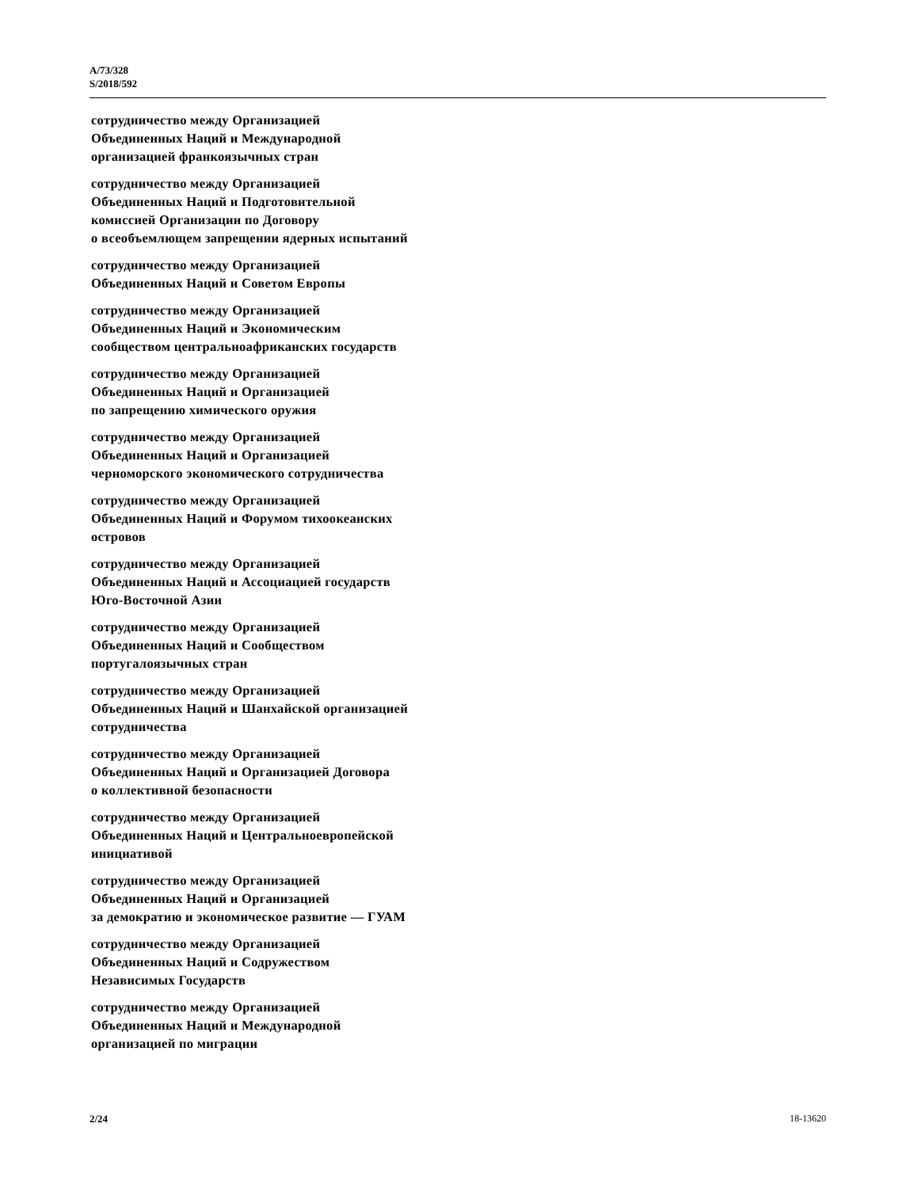A/73/328
S/2018/592
сотрудничество между Организацией
Объединенных Наций и Международной
организацией франкоязычных стран
сотрудничество между Организацией
Объединенных Наций и Подготовительной
комиссией Организации по Договору
о всеобъемлющем запрещении ядерных испытаний
сотрудничество между Организацией
Объединенных Наций и Советом Европы
сотрудничество между Организацией
Объединенных Наций и Экономическим
сообществом центральноафриканских государств
сотрудничество между Организацией
Объединенных Наций и Организацией
по запрещению химического оружия
сотрудничество между Организацией
Объединенных Наций и Организацией
черноморского экономического сотрудничества
сотрудничество между Организацией
Объединенных Наций и Форумом тихоокеанских
островов
сотрудничество между Организацией
Объединенных Наций и Ассоциацией государств
Юго-Восточной Азии
сотрудничество между Организацией
Объединенных Наций и Сообществом
португалоязычных стран
сотрудничество между Организацией
Объединенных Наций и Шанхайской организацией
сотрудничества
сотрудничество между Организацией
Объединенных Наций и Организацией Договора
о коллективной безопасности
сотрудничество между Организацией
Объединенных Наций и Центральноевропейской
инициативой
сотрудничество между Организацией
Объединенных Наций и Организацией
за демократию и экономическое развитие — ГУАМ
сотрудничество между Организацией
Объединенных Наций и Содружеством
Независимых Государств
сотрудничество между Организацией
Объединенных Наций и Международной
организацией по миграции
2/24 18-13620